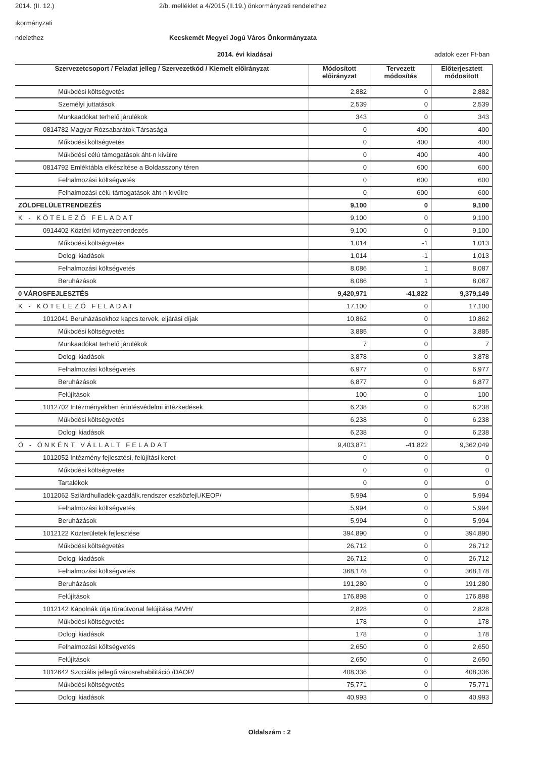2014. (II. 12.) 2/b. melléklet a 4/2015.(II.19.) önkormányzati rendelethez
ıkormányzati
ndelethez Kecskemét Megyei Jogú Város Önkormányzata
2014. évi kiadásai adatok ezer Ft-ban
| Szervezetcsoport / Feladat jelleg / Szervezetkód / Kiemelt előirányzat | Módosított előirányzat | Tervezett módosítás | Előterjesztett módosított |
| --- | --- | --- | --- |
| Működési költségvetés | 2,882 | 0 | 2,882 |
| Személyi juttatások | 2,539 | 0 | 2,539 |
| Munkaadókat terhelő járulékok | 343 | 0 | 343 |
| 0814782 Magyar Rózsabarátok Társasága | 0 | 400 | 400 |
| Működési költségvetés | 0 | 400 | 400 |
| Működési célú támogatások áht-n kívülre | 0 | 400 | 400 |
| 0814792 Emléktábla elkészítése a Boldasszony téren | 0 | 600 | 600 |
| Felhalmozási költségvetés | 0 | 600 | 600 |
| Felhalmozási célú támogatások áht-n kívülre | 0 | 600 | 600 |
| ZÖLDFELÜLETRENDEZÉS | 9,100 | 0 | 9,100 |
| K - KÖTELEZŐ FELADAT | 9,100 | 0 | 9,100 |
| 0914402 Köztéri környezetrendezés | 9,100 | 0 | 9,100 |
| Működési költségvetés | 1,014 | -1 | 1,013 |
| Dologi kiadások | 1,014 | -1 | 1,013 |
| Felhalmozási költségvetés | 8,086 | 1 | 8,087 |
| Beruházások | 8,086 | 1 | 8,087 |
| 0 VÁROSFEJLESZTÉS | 9,420,971 | -41,822 | 9,379,149 |
| K - KÖTELEZŐ FELADAT | 17,100 | 0 | 17,100 |
| 1012041 Beruházásokhoz kapcs.tervek, eljárási díjak | 10,862 | 0 | 10,862 |
| Működési költségvetés | 3,885 | 0 | 3,885 |
| Munkaadókat terhelő járulékok | 7 | 0 | 7 |
| Dologi kiadások | 3,878 | 0 | 3,878 |
| Felhalmozási költségvetés | 6,977 | 0 | 6,977 |
| Beruházások | 6,877 | 0 | 6,877 |
| Felújítások | 100 | 0 | 100 |
| 1012702 Intézményekben érintésvédelmi intézkedések | 6,238 | 0 | 6,238 |
| Működési költségvetés | 6,238 | 0 | 6,238 |
| Dologi kiadások | 6,238 | 0 | 6,238 |
| Ö - ÖNKÉNT VÁLLALT FELADAT | 9,403,871 | -41,822 | 9,362,049 |
| 1012052 Intézmény fejlesztési, felújítási keret | 0 | 0 | 0 |
| Működési költségvetés | 0 | 0 | 0 |
| Tartalékok | 0 | 0 | 0 |
| 1012062 Szilárdhulladék-gazdálk.rendszer eszközfejl./KEOP/ | 5,994 | 0 | 5,994 |
| Felhalmozási költségvetés | 5,994 | 0 | 5,994 |
| Beruházások | 5,994 | 0 | 5,994 |
| 1012122 Közterületek fejlesztése | 394,890 | 0 | 394,890 |
| Működési költségvetés | 26,712 | 0 | 26,712 |
| Dologi kiadások | 26,712 | 0 | 26,712 |
| Felhalmozási költségvetés | 368,178 | 0 | 368,178 |
| Beruházások | 191,280 | 0 | 191,280 |
| Felújítások | 176,898 | 0 | 176,898 |
| 1012142 Kápolnák útja túraútvonal felújítása /MVH/ | 2,828 | 0 | 2,828 |
| Működési költségvetés | 178 | 0 | 178 |
| Dologi kiadások | 178 | 0 | 178 |
| Felhalmozási költségvetés | 2,650 | 0 | 2,650 |
| Felújítások | 2,650 | 0 | 2,650 |
| 1012642 Szociális jellegű városrehabilitáció /DAOP/ | 408,336 | 0 | 408,336 |
| Működési költségvetés | 75,771 | 0 | 75,771 |
| Dologi kiadások | 40,993 | 0 | 40,993 |
Oldalszám : 2